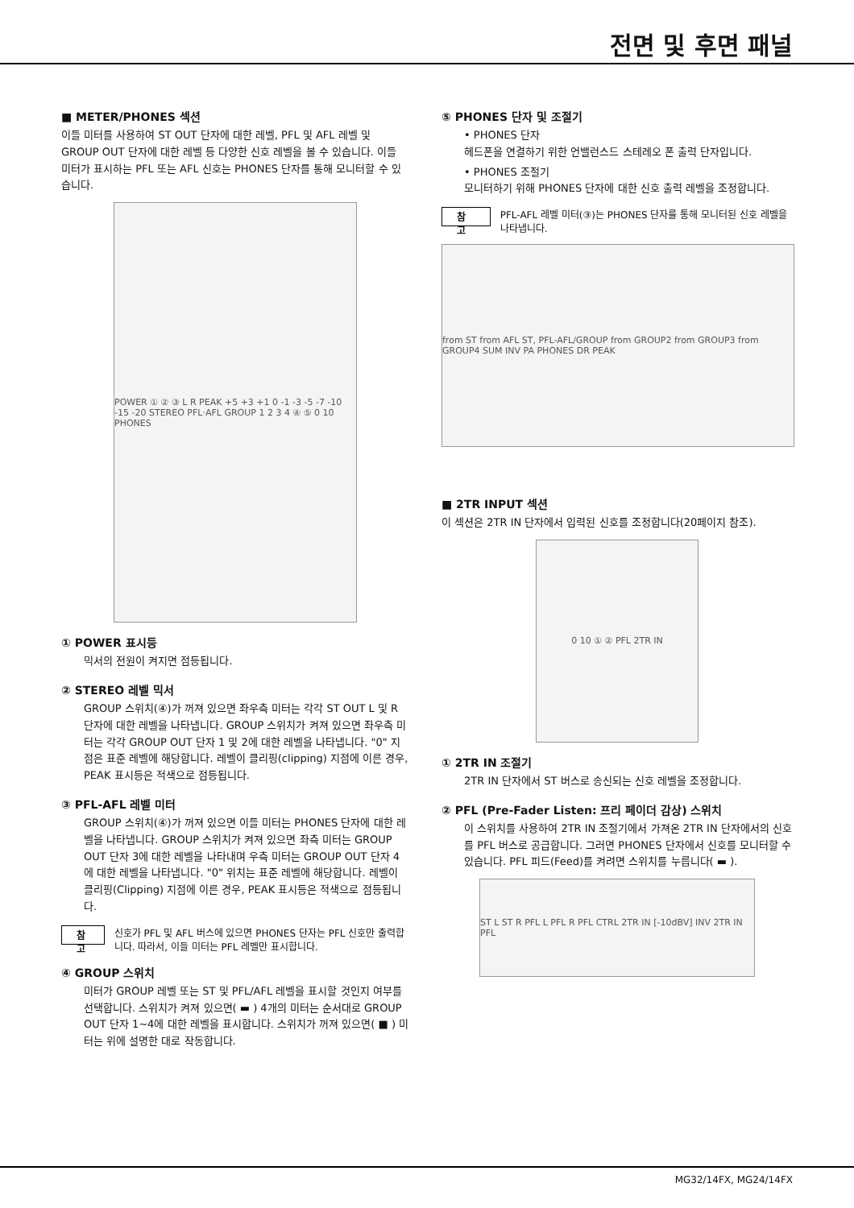전면 및 후면 패널
■ METER/PHONES 섹션
이들 미터를 사용하여 ST OUT 단자에 대한 레벨, PFL 및 AFL 레벨 및 GROUP OUT 단자에 대한 레벨 등 다양한 신호 레벨을 볼 수 있습니다. 이들 미터가 표시하는 PFL 또는 AFL 신호는 PHONES 단자를 통해 모니터할 수 있습니다.
POWER ① ② ③ L R PEAK +5 +3 +1 0 -1 -3 -5 -7 -10 -15 -20 STEREO PFL·AFL GROUP 1 2 3 4 ④ ⑤ 0 10 PHONES
① POWER 표시등
믹서의 전원이 켜지면 점등됩니다.
② STEREO 레벨 믹서
GROUP 스위치(④)가 꺼져 있으면 좌우측 미터는 각각 ST OUT L 및 R 단자에 대한 레벨을 나타냅니다. GROUP 스위치가 켜져 있으면 좌우측 미터는 각각 GROUP OUT 단자 1 및 2에 대한 레벨을 나타냅니다. "0" 지점은 표준 레벨에 해당합니다. 레벨이 클리핑(clipping) 지점에 이른 경우, PEAK 표시등은 적색으로 점등됩니다.
③ PFL-AFL 레벨 미터
GROUP 스위치(④)가 꺼져 있으면 이들 미터는 PHONES 단자에 대한 레벨을 나타냅니다. GROUP 스위치가 켜져 있으면 좌측 미터는 GROUP OUT 단자 3에 대한 레벨을 나타내며 우측 미터는 GROUP OUT 단자 4에 대한 레벨을 나타냅니다. "0" 위치는 표준 레벨에 해당합니다. 레벨이 클리핑(Clipping) 지점에 이른 경우, PEAK 표시등은 적색으로 점등됩니다.
참 고 신호가 PFL 및 AFL 버스에 있으면 PHONES 단자는 PFL 신호만 출력합니다. 따라서, 이들 미터는 PFL 레벨만 표시합니다.
④ GROUP 스위치
미터가 GROUP 레벨 또는 ST 및 PFL/AFL 레벨을 표시할 것인지 여부를 선택합니다. 스위치가 켜져 있으면( ▬ ) 4개의 미터는 순서대로 GROUP OUT 단자 1~4에 대한 레벨을 표시합니다. 스위치가 꺼져 있으면( ■ ) 미터는 위에 설명한 대로 작동합니다.
⑤ PHONES 단자 및 조절기
• PHONES 단자
헤드폰을 연결하기 위한 언밸런스드 스테레오 폰 출력 단자입니다.
• PHONES 조절기
모니터하기 위해 PHONES 단자에 대한 신호 출력 레벨을 조정합니다.
참 고 PFL-AFL 레벨 미터(③)는 PHONES 단자를 통해 모니터된 신호 레벨을 나타냅니다.
from ST from AFL ST, PFL-AFL/GROUP from GROUP2 from GROUP3 from GROUP4 SUM INV PA PHONES DR PEAK
■ 2TR INPUT 섹션
이 섹션은 2TR IN 단자에서 입력된 신호를 조정합니다(20페이지 참조).
0 10 ① ② PFL 2TR IN
① 2TR IN 조절기
2TR IN 단자에서 ST 버스로 송신되는 신호 레벨을 조정합니다.
② PFL (Pre-Fader Listen: 프리 페이더 감상) 스위치
이 스위치를 사용하여 2TR IN 조절기에서 가져온 2TR IN 단자에서의 신호를 PFL 버스로 공급합니다. 그러면 PHONES 단자에서 신호를 모니터할 수 있습니다. PFL 피드(Feed)를 켜려면 스위치를 누릅니다( ▬ ).
ST L ST R PFL L PFL R PFL CTRL 2TR IN [-10dBV] INV 2TR IN PFL
MG32/14FX, MG24/14FX